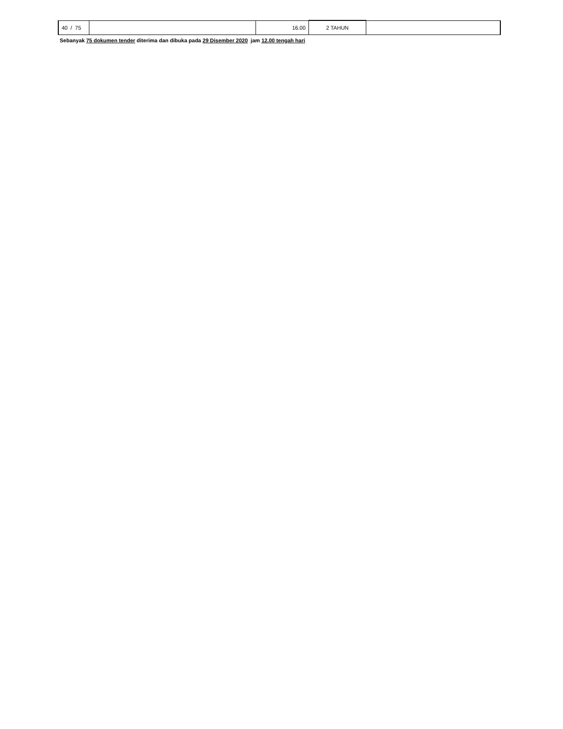| 40 / 75 | | 16.00 | 2 TAHUN | |
Sebanyak 75 dokumen tender diterima dan dibuka pada 29 Disember 2020 jam 12.00 tengah hari